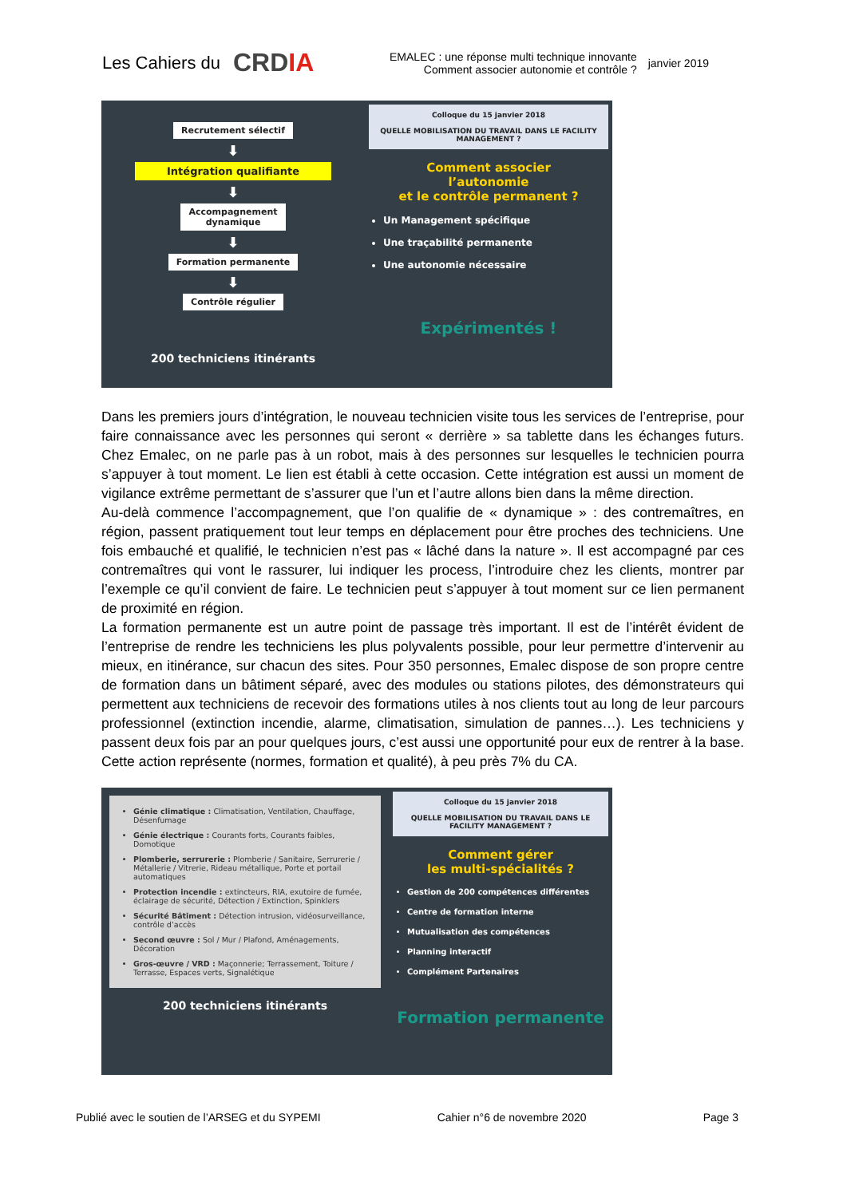Les Cahiers du CRDIA
EMALEC : une réponse multi technique innovante
Comment associer autonomie et contrôle ?
janvier 2019
Recrutement sélectif
⬇
Intégration qualifiante
⬇
Accompagnement
dynamique
⬇
Formation permanente
⬇
Contrôle régulier
200 techniciens itinérants
Colloque du 15 janvier 2018
QUELLE MOBILISATION DU TRAVAIL DANS LE FACILITY MANAGEMENT ?
Comment associer
l’autonomie
et le contrôle permanent ?
Un Management spécifique
Une traçabilité permanente
Une autonomie nécessaire
Expérimentés !
Dans les premiers jours d’intégration, le nouveau technicien visite tous les services de l’entreprise, pour faire connaissance avec les personnes qui seront « derrière » sa tablette dans les échanges futurs. Chez Emalec, on ne parle pas à un robot, mais à des personnes sur lesquelles le technicien pourra s’appuyer à tout moment. Le lien est établi à cette occasion. Cette intégration est aussi un moment de vigilance extrême permettant de s’assurer que l’un et l’autre allons bien dans la même direction.
Au-delà commence l’accompagnement, que l’on qualifie de « dynamique » : des contremaîtres, en région, passent pratiquement tout leur temps en déplacement pour être proches des techniciens. Une fois embauché et qualifié, le technicien n’est pas « lâché dans la nature ». Il est accompagné par ces contremaîtres qui vont le rassurer, lui indiquer les process, l’introduire chez les clients, montrer par l’exemple ce qu’il convient de faire. Le technicien peut s’appuyer à tout moment sur ce lien permanent de proximité en région.
La formation permanente est un autre point de passage très important. Il est de l’intérêt évident de l’entreprise de rendre les techniciens les plus polyvalents possible, pour leur permettre d’intervenir au mieux, en itinérance, sur chacun des sites. Pour 350 personnes, Emalec dispose de son propre centre de formation dans un bâtiment séparé, avec des modules ou stations pilotes, des démonstrateurs qui permettent aux techniciens de recevoir des formations utiles à nos clients tout au long de leur parcours professionnel (extinction incendie, alarme, climatisation, simulation de pannes…). Les techniciens y passent deux fois par an pour quelques jours, c’est aussi une opportunité pour eux de rentrer à la base. Cette action représente (normes, formation et qualité), à peu près 7% du CA.
Génie climatique : Climatisation, Ventilation, Chauffage, Désenfumage
Génie électrique : Courants forts, Courants faibles, Domotique
Plomberie, serrurerie : Plomberie / Sanitaire, Serrurerie / Métallerie / Vitrerie, Rideau métallique, Porte et portail automatiques
Protection incendie : extincteurs, RIA, exutoire de fumée, éclairage de sécurité, Détection / Extinction, Spinklers
Sécurité Bâtiment : Détection intrusion, vidéosurveillance, contrôle d’accès
Second œuvre : Sol / Mur / Plafond, Aménagements, Décoration
Gros-œuvre / VRD : Maçonnerie; Terrassement, Toiture / Terrasse, Espaces verts, Signalétique
200 techniciens itinérants
Colloque du 15 janvier 2018
QUELLE MOBILISATION DU TRAVAIL DANS LE FACILITY MANAGEMENT ?
Comment gérer
les multi-spécialités ?
Gestion de 200 compétences différentes
Centre de formation interne
Mutualisation des compétences
Planning interactif
Complément Partenaires
Formation permanente
Publié avec le soutien de l’ARSEG et du SYPEMI Cahier n°6 de novembre 2020 Page 3